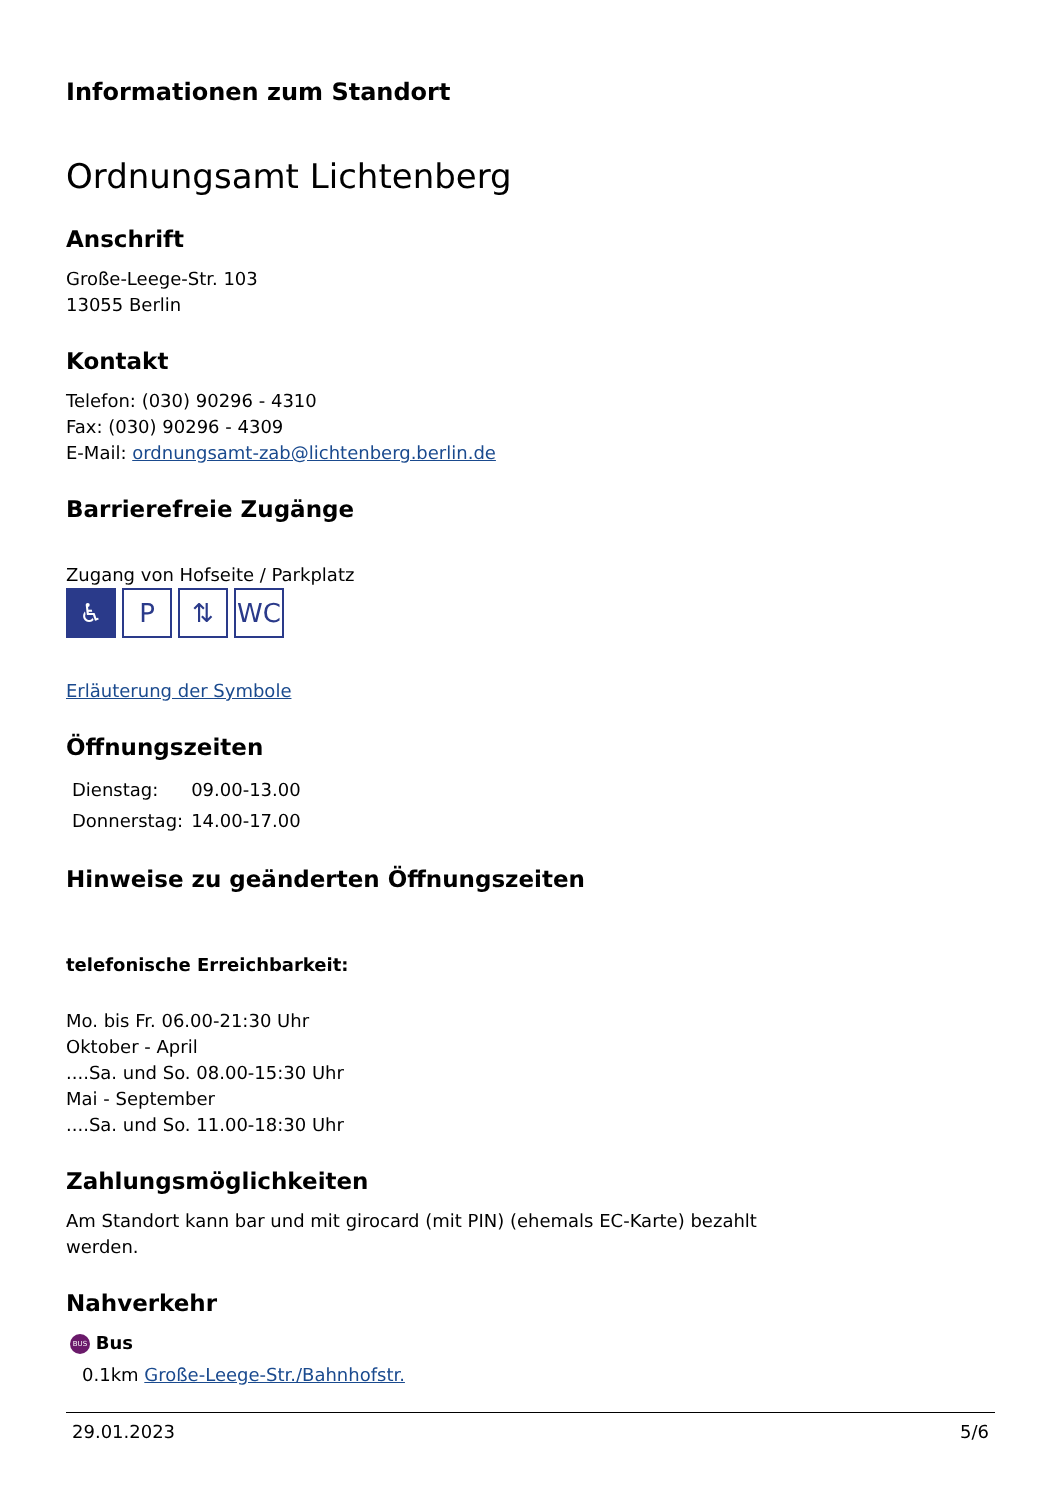Informationen zum Standort
Ordnungsamt Lichtenberg
Anschrift
Große-Leege-Str. 103
13055 Berlin
Kontakt
Telefon: (030) 90296 - 4310
Fax: (030) 90296 - 4309
E-Mail: ordnungsamt-zab@lichtenberg.berlin.de
Barrierefreie Zugänge
Zugang von Hofseite / Parkplatz
♿ P ⇅ WC
Erläuterung der Symbole
Öffnungszeiten
| Dienstag: | 09.00-13.00 |
| Donnerstag: | 14.00-17.00 |
Hinweise zu geänderten Öffnungszeiten
telefonische Erreichbarkeit:
Mo. bis Fr. 06.00-21:30 Uhr
Oktober - April
....Sa. und So. 08.00-15:30 Uhr
Mai - September
....Sa. und So. 11.00-18:30 Uhr
Zahlungsmöglichkeiten
Am Standort kann bar und mit girocard (mit PIN) (ehemals EC-Karte) bezahlt werden.
Nahverkehr
BUS Bus
0.1km Große-Leege-Str./Bahnhofstr.
29.01.2023 5/6